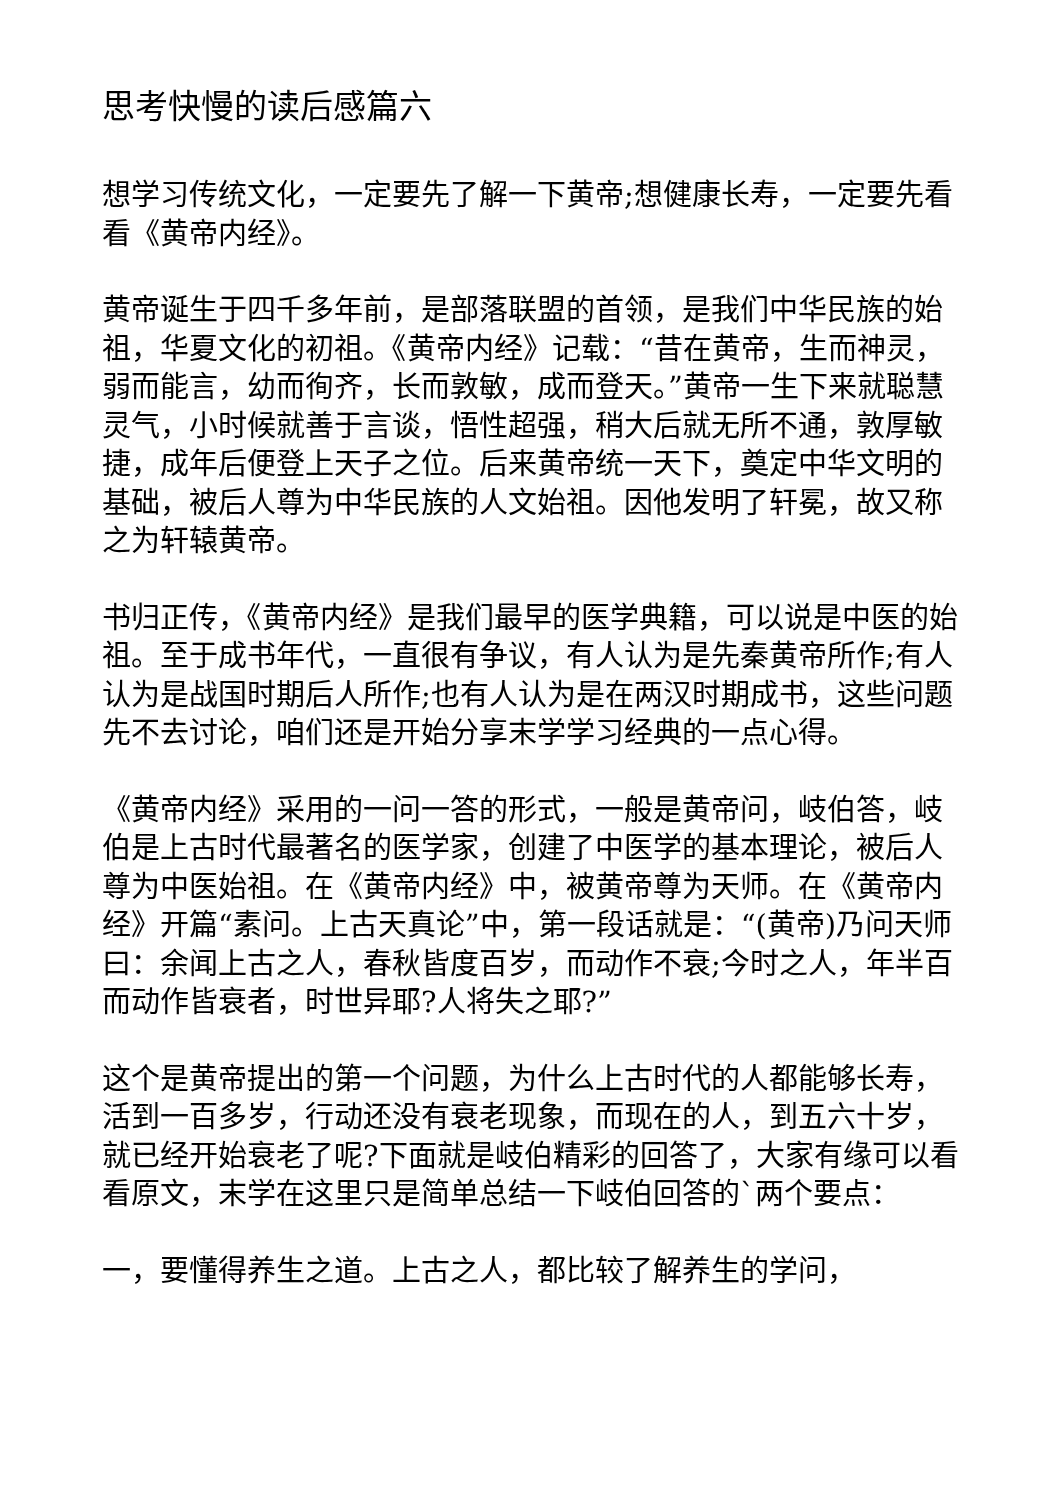思考快慢的读后感篇六
想学习传统文化，一定要先了解一下黄帝;想健康长寿，一定要先看看《黄帝内经》。
黄帝诞生于四千多年前，是部落联盟的首领，是我们中华民族的始祖，华夏文化的初祖。《黄帝内经》记载：“昔在黄帝，生而神灵，弱而能言，幼而徇齐，长而敦敏，成而登天。”黄帝一生下来就聪慧灵气，小时候就善于言谈，悟性超强，稍大后就无所不通，敦厚敏捷，成年后便登上天子之位。后来黄帝统一天下，奠定中华文明的基础，被后人尊为中华民族的人文始祖。因他发明了轩冕，故又称之为轩辕黄帝。
书归正传，《黄帝内经》是我们最早的医学典籍，可以说是中医的始祖。至于成书年代，一直很有争议，有人认为是先秦黄帝所作;有人认为是战国时期后人所作;也有人认为是在两汉时期成书，这些问题先不去讨论，咱们还是开始分享末学学习经典的一点心得。
《黄帝内经》采用的一问一答的形式，一般是黄帝问，岐伯答，岐伯是上古时代最著名的医学家，创建了中医学的基本理论，被后人尊为中医始祖。在《黄帝内经》中，被黄帝尊为天师。在《黄帝内经》开篇“素问。上古天真论”中，第一段话就是：“(黄帝)乃问天师曰：余闻上古之人，春秋皆度百岁，而动作不衰;今时之人，年半百而动作皆衰者，时世异耶?人将失之耶?”
这个是黄帝提出的第一个问题，为什么上古时代的人都能够长寿，活到一百多岁，行动还没有衰老现象，而现在的人，到五六十岁，就已经开始衰老了呢?下面就是岐伯精彩的回答了，大家有缘可以看看原文，末学在这里只是简单总结一下岐伯回答的`两个要点：
一，要懂得养生之道。上古之人，都比较了解养生的学问，